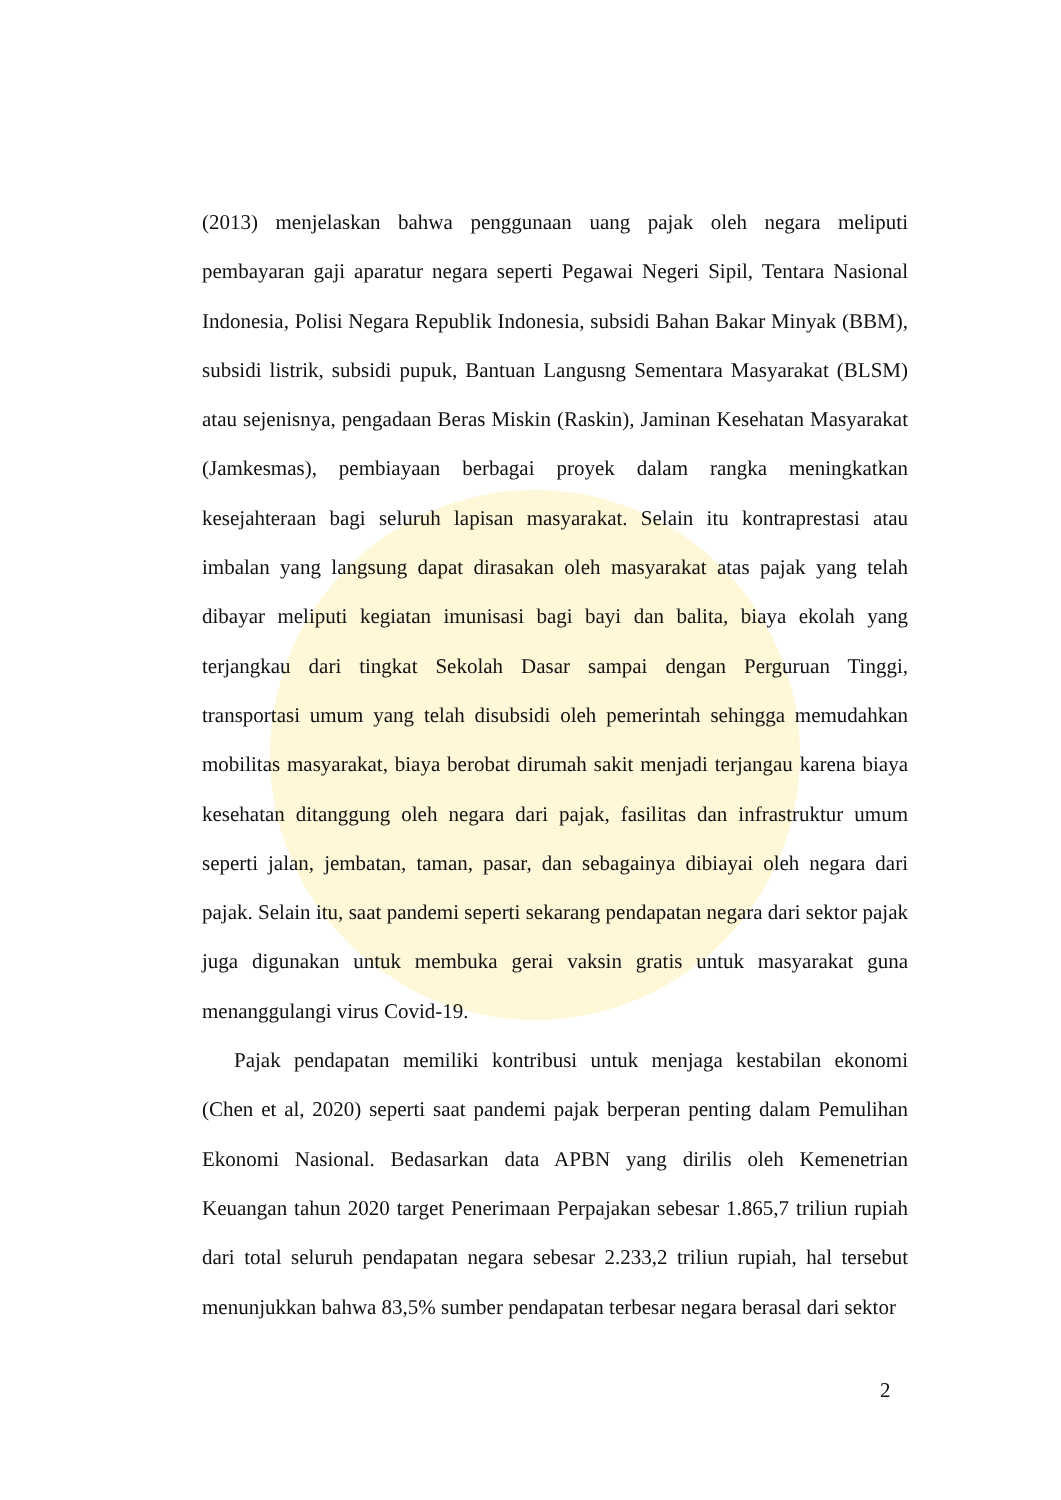(2013) menjelaskan bahwa penggunaan uang pajak oleh negara meliputi pembayaran gaji aparatur negara seperti Pegawai Negeri Sipil, Tentara Nasional Indonesia, Polisi Negara Republik Indonesia, subsidi Bahan Bakar Minyak (BBM), subsidi listrik, subsidi pupuk, Bantuan Langusng Sementara Masyarakat (BLSM) atau sejenisnya, pengadaan Beras Miskin (Raskin), Jaminan Kesehatan Masyarakat (Jamkesmas), pembiayaan berbagai proyek dalam rangka meningkatkan kesejahteraan bagi seluruh lapisan masyarakat. Selain itu kontraprestasi atau imbalan yang langsung dapat dirasakan oleh masyarakat atas pajak yang telah dibayar meliputi kegiatan imunisasi bagi bayi dan balita, biaya ekolah yang terjangkau dari tingkat Sekolah Dasar sampai dengan Perguruan Tinggi, transportasi umum yang telah disubsidi oleh pemerintah sehingga memudahkan mobilitas masyarakat, biaya berobat dirumah sakit menjadi terjangau karena biaya kesehatan ditanggung oleh negara dari pajak, fasilitas dan infrastruktur umum seperti jalan, jembatan, taman, pasar, dan sebagainya dibiayai oleh negara dari pajak. Selain itu, saat pandemi seperti sekarang pendapatan negara dari sektor pajak juga digunakan untuk membuka gerai vaksin gratis untuk masyarakat guna menanggulangi virus Covid-19.
Pajak pendapatan memiliki kontribusi untuk menjaga kestabilan ekonomi (Chen et al, 2020) seperti saat pandemi pajak berperan penting dalam Pemulihan Ekonomi Nasional. Bedasarkan data APBN yang dirilis oleh Kemenetrian Keuangan tahun 2020 target Penerimaan Perpajakan sebesar 1.865,7 triliun rupiah dari total seluruh pendapatan negara sebesar 2.233,2 triliun rupiah, hal tersebut menunjukkan bahwa 83,5% sumber pendapatan terbesar negara berasal dari sektor
2